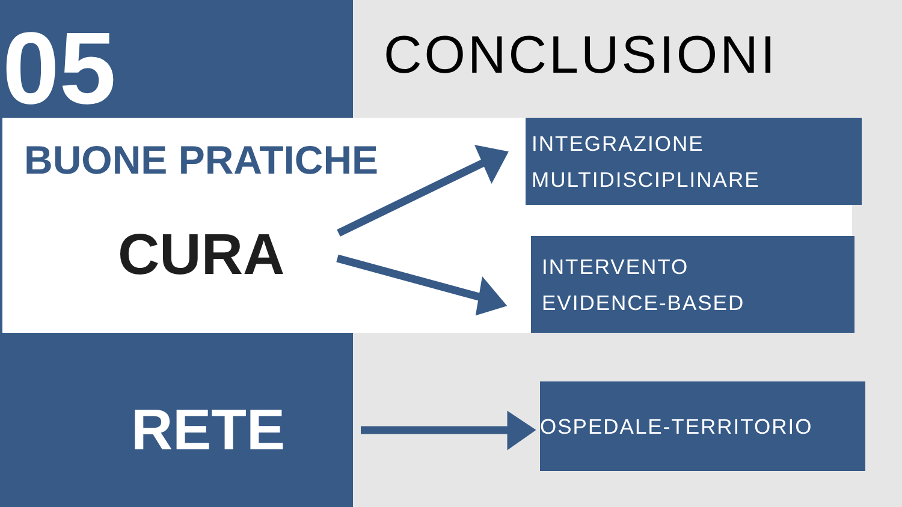05 CONCLUSIONI
BUONE PRATICHE
CURA
RETE
INTEGRAZIONE
MULTIDISCIPLINARE
INTERVENTO
EVIDENCE-BASED
OSPEDALE-TERRITORIO